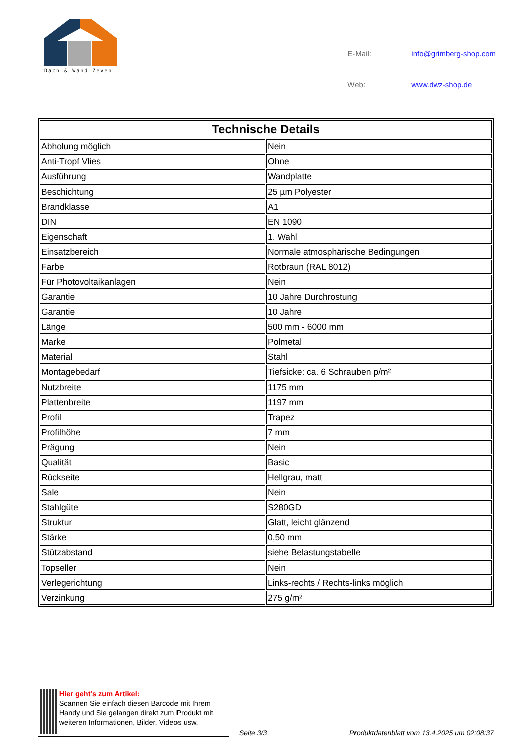Dach & Wand Zeven
| E-Mail: | info@grimberg-shop.com |
| Web: | www.dwz-shop.de |
| Technische Details | |
| --- | --- |
| Abholung möglich | Nein |
| Anti-Tropf Vlies | Ohne |
| Ausführung | Wandplatte |
| Beschichtung | 25 µm Polyester |
| Brandklasse | A1 |
| DIN | EN 1090 |
| Eigenschaft | 1. Wahl |
| Einsatzbereich | Normale atmosphärische Bedingungen |
| Farbe | Rotbraun (RAL 8012) |
| Für Photovoltaikanlagen | Nein |
| Garantie | 10 Jahre Durchrostung |
| Garantie | 10 Jahre |
| Länge | 500 mm - 6000 mm |
| Marke | Polmetal |
| Material | Stahl |
| Montagebedarf | Tiefsicke: ca. 6 Schrauben p/m² |
| Nutzbreite | 1175 mm |
| Plattenbreite | 1197 mm |
| Profil | Trapez |
| Profilhöhe | 7 mm |
| Prägung | Nein |
| Qualität | Basic |
| Rückseite | Hellgrau, matt |
| Sale | Nein |
| Stahlgüte | S280GD |
| Struktur | Glatt, leicht glänzend |
| Stärke | 0,50 mm |
| Stützabstand | siehe Belastungstabelle |
| Topseller | Nein |
| Verlegerichtung | Links-rechts / Rechts-links möglich |
| Verzinkung | 275 g/m² |
Hier geht’s zum Artikel:
Scannen Sie einfach diesen Barcode mit Ihrem Handy und Sie gelangen direkt zum Produkt mit weiteren Informationen, Bilder, Videos usw.
Seite 3/3
Produktdatenblatt vom 13.4.2025 um 02:08:37